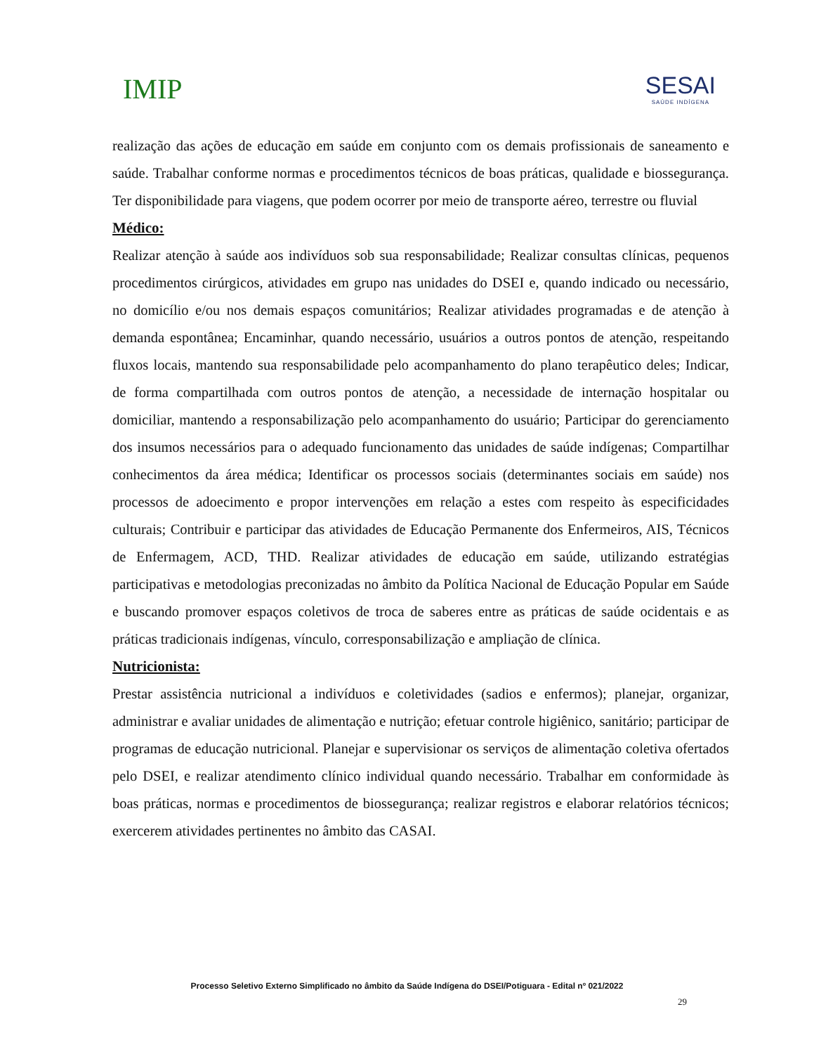IMIP
SESAI
SAÚDE INDÍGENA
realização das ações de educação em saúde em conjunto com os demais profissionais de saneamento e saúde. Trabalhar conforme normas e procedimentos técnicos de boas práticas, qualidade e biossegurança. Ter disponibilidade para viagens, que podem ocorrer por meio de transporte aéreo, terrestre ou fluvial
Médico:
Realizar atenção à saúde aos indivíduos sob sua responsabilidade; Realizar consultas clínicas, pequenos procedimentos cirúrgicos, atividades em grupo nas unidades do DSEI e, quando indicado ou necessário, no domicílio e/ou nos demais espaços comunitários; Realizar atividades programadas e de atenção à demanda espontânea; Encaminhar, quando necessário, usuários a outros pontos de atenção, respeitando fluxos locais, mantendo sua responsabilidade pelo acompanhamento do plano terapêutico deles; Indicar, de forma compartilhada com outros pontos de atenção, a necessidade de internação hospitalar ou domiciliar, mantendo a responsabilização pelo acompanhamento do usuário; Participar do gerenciamento dos insumos necessários para o adequado funcionamento das unidades de saúde indígenas; Compartilhar conhecimentos da área médica; Identificar os processos sociais (determinantes sociais em saúde) nos processos de adoecimento e propor intervenções em relação a estes com respeito às especificidades culturais; Contribuir e participar das atividades de Educação Permanente dos Enfermeiros, AIS, Técnicos de Enfermagem, ACD, THD. Realizar atividades de educação em saúde, utilizando estratégias participativas e metodologias preconizadas no âmbito da Política Nacional de Educação Popular em Saúde e buscando promover espaços coletivos de troca de saberes entre as práticas de saúde ocidentais e as práticas tradicionais indígenas, vínculo, corresponsabilização e ampliação de clínica.
Nutricionista:
Prestar assistência nutricional a indivíduos e coletividades (sadios e enfermos); planejar, organizar, administrar e avaliar unidades de alimentação e nutrição; efetuar controle higiênico, sanitário; participar de programas de educação nutricional. Planejar e supervisionar os serviços de alimentação coletiva ofertados pelo DSEI, e realizar atendimento clínico individual quando necessário. Trabalhar em conformidade às boas práticas, normas e procedimentos de biossegurança; realizar registros e elaborar relatórios técnicos; exercerem atividades pertinentes no âmbito das CASAI.
Processo Seletivo Externo Simplificado no âmbito da Saúde Indígena do DSEI/Potiguara - Edital nº 021/2022
29